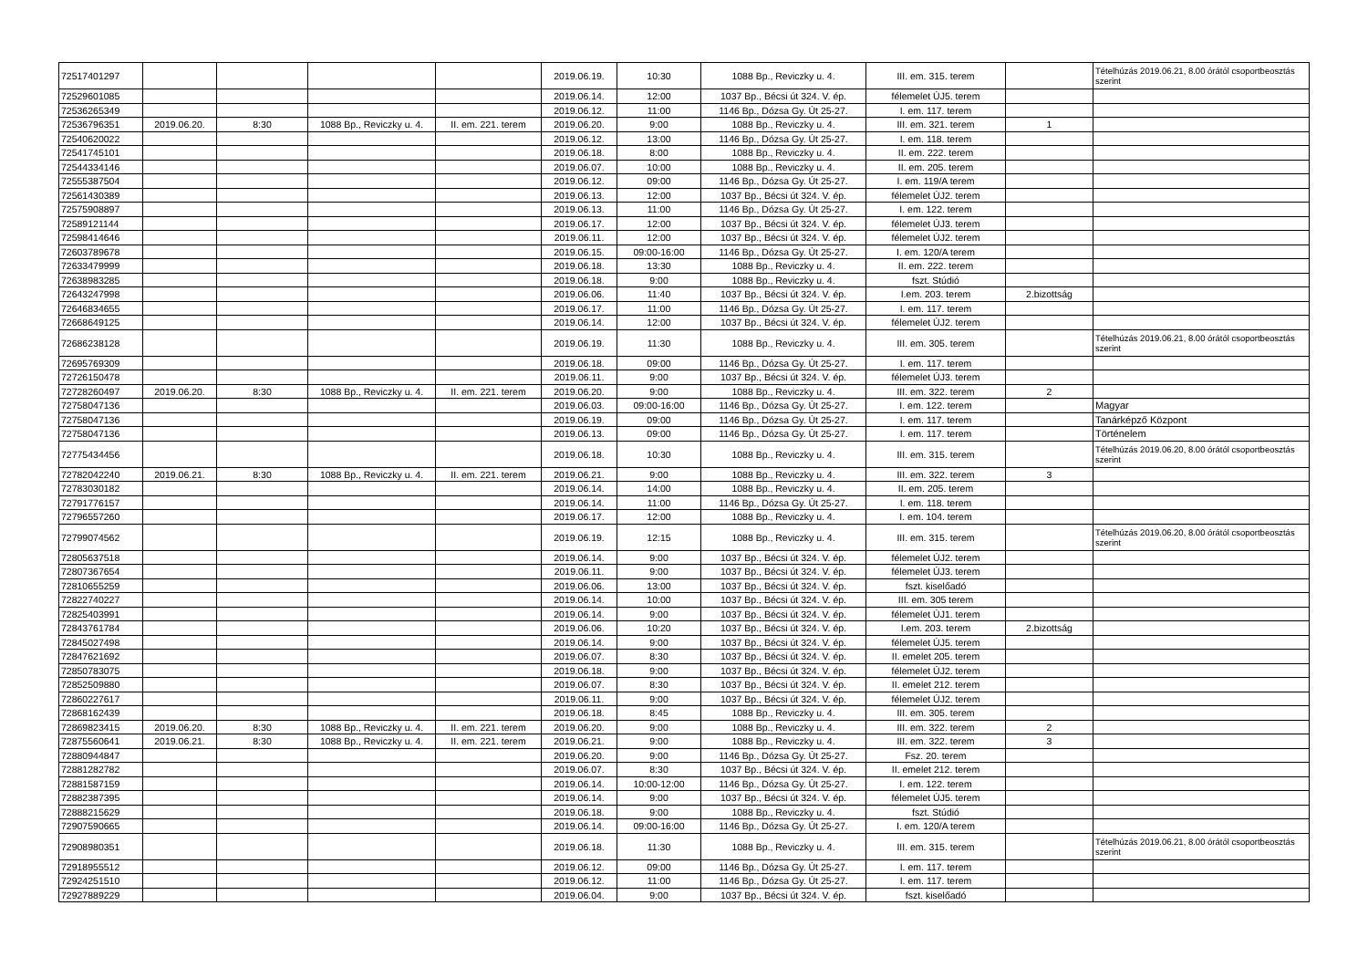| 72517401297 | | | | | 2019.06.19. | 10:30 | 1088 Bp., Reviczky u. 4. | III. em. 315. terem | | Tételhúzás 2019.06.21, 8.00 órától csoportbeosztás szerint |
| 72529601085 | | | | | 2019.06.14. | 12:00 | 1037 Bp., Bécsi út 324. V. ép. | félemelet ÚJ5. terem | | |
| 72536265349 | | | | | 2019.06.12. | 11:00 | 1146 Bp., Dózsa Gy. Út 25-27. | I. em. 117. terem | | |
| 72536796351 | 2019.06.20. | 8:30 | 1088 Bp., Reviczky u. 4. | II. em. 221. terem | 2019.06.20. | 9:00 | 1088 Bp., Reviczky u. 4. | III. em. 321. terem | 1 | |
| 72540620022 | | | | | 2019.06.12. | 13:00 | 1146 Bp., Dózsa Gy. Út 25-27. | I. em. 118. terem | | |
| 72541745101 | | | | | 2019.06.18. | 8:00 | 1088 Bp., Reviczky u. 4. | II. em. 222. terem | | |
| 72544334146 | | | | | 2019.06.07. | 10:00 | 1088 Bp., Reviczky u. 4. | II. em. 205. terem | | |
| 72555387504 | | | | | 2019.06.12. | 09:00 | 1146 Bp., Dózsa Gy. Út 25-27. | I. em. 119/A terem | | |
| 72561430389 | | | | | 2019.06.13. | 12:00 | 1037 Bp., Bécsi út 324. V. ép. | félemelet ÚJ2. terem | | |
| 72575908897 | | | | | 2019.06.13. | 11:00 | 1146 Bp., Dózsa Gy. Út 25-27. | I. em. 122. terem | | |
| 72589121144 | | | | | 2019.06.17. | 12:00 | 1037 Bp., Bécsi út 324. V. ép. | félemelet ÚJ3. terem | | |
| 72598414646 | | | | | 2019.06.11. | 12:00 | 1037 Bp., Bécsi út 324. V. ép. | félemelet ÚJ2. terem | | |
| 72603789678 | | | | | 2019.06.15. | 09:00-16:00 | 1146 Bp., Dózsa Gy. Út 25-27. | I. em. 120/A terem | | |
| 72633479999 | | | | | 2019.06.18. | 13:30 | 1088 Bp., Reviczky u. 4. | II. em. 222. terem | | |
| 72638983285 | | | | | 2019.06.18. | 9:00 | 1088 Bp., Reviczky u. 4. | fszt. Stúdió | | |
| 72643247998 | | | | | 2019.06.06. | 11:40 | 1037 Bp., Bécsi út 324. V. ép. | I.em. 203. terem | 2.bizottság | |
| 72646834655 | | | | | 2019.06.17. | 11:00 | 1146 Bp., Dózsa Gy. Út 25-27. | I. em. 117. terem | | |
| 72668649125 | | | | | 2019.06.14. | 12:00 | 1037 Bp., Bécsi út 324. V. ép. | félemelet ÚJ2. terem | | |
| 72686238128 | | | | | 2019.06.19. | 11:30 | 1088 Bp., Reviczky u. 4. | III. em. 305. terem | | Tételhúzás 2019.06.21, 8.00 órától csoportbeosztás szerint |
| 72695769309 | | | | | 2019.06.18. | 09:00 | 1146 Bp., Dózsa Gy. Út 25-27. | I. em. 117. terem | | |
| 72726150478 | | | | | 2019.06.11. | 9:00 | 1037 Bp., Bécsi út 324. V. ép. | félemelet ÚJ3. terem | | |
| 72728260497 | 2019.06.20. | 8:30 | 1088 Bp., Reviczky u. 4. | II. em. 221. terem | 2019.06.20. | 9:00 | 1088 Bp., Reviczky u. 4. | III. em. 322. terem | 2 | |
| 72758047136 | | | | | 2019.06.03. | 09:00-16:00 | 1146 Bp., Dózsa Gy. Út 25-27. | I. em. 122. terem | | Magyar |
| 72758047136 | | | | | 2019.06.19. | 09:00 | 1146 Bp., Dózsa Gy. Út 25-27. | I. em. 117. terem | | Tanárképző Központ |
| 72758047136 | | | | | 2019.06.13. | 09:00 | 1146 Bp., Dózsa Gy. Út 25-27. | I. em. 117. terem | | Történelem |
| 72775434456 | | | | | 2019.06.18. | 10:30 | 1088 Bp., Reviczky u. 4. | III. em. 315. terem | | Tételhúzás 2019.06.20, 8.00 órától csoportbeosztás szerint |
| 72782042240 | 2019.06.21. | 8:30 | 1088 Bp., Reviczky u. 4. | II. em. 221. terem | 2019.06.21. | 9:00 | 1088 Bp., Reviczky u. 4. | III. em. 322. terem | 3 | |
| 72783030182 | | | | | 2019.06.14. | 14:00 | 1088 Bp., Reviczky u. 4. | II. em. 205. terem | | |
| 72791776157 | | | | | 2019.06.14. | 11:00 | 1146 Bp., Dózsa Gy. Út 25-27. | I. em. 118. terem | | |
| 72796557260 | | | | | 2019.06.17. | 12:00 | 1088 Bp., Reviczky u. 4. | I. em. 104. terem | | |
| 72799074562 | | | | | 2019.06.19. | 12:15 | 1088 Bp., Reviczky u. 4. | III. em. 315. terem | | Tételhúzás 2019.06.20, 8.00 órától csoportbeosztás szerint |
| 72805637518 | | | | | 2019.06.14. | 9:00 | 1037 Bp., Bécsi út 324. V. ép. | félemelet ÚJ2. terem | | |
| 72807367654 | | | | | 2019.06.11. | 9:00 | 1037 Bp., Bécsi út 324. V. ép. | félemelet ÚJ3. terem | | |
| 72810655259 | | | | | 2019.06.06. | 13:00 | 1037 Bp., Bécsi út 324. V. ép. | fszt. kiselőadó | | |
| 72822740227 | | | | | 2019.06.14. | 10:00 | 1037 Bp., Bécsi út 324. V. ép. | III. em. 305 terem | | |
| 72825403991 | | | | | 2019.06.14. | 9:00 | 1037 Bp., Bécsi út 324. V. ép. | félemelet ÚJ1. terem | | |
| 72843761784 | | | | | 2019.06.06. | 10:20 | 1037 Bp., Bécsi út 324. V. ép. | I.em. 203. terem | 2.bizottság | |
| 72845027498 | | | | | 2019.06.14. | 9:00 | 1037 Bp., Bécsi út 324. V. ép. | félemelet ÚJ5. terem | | |
| 72847621692 | | | | | 2019.06.07. | 8:30 | 1037 Bp., Bécsi út 324. V. ép. | II. emelet 205. terem | | |
| 72850783075 | | | | | 2019.06.18. | 9:00 | 1037 Bp., Bécsi út 324. V. ép. | félemelet ÚJ2. terem | | |
| 72852509880 | | | | | 2019.06.07. | 8:30 | 1037 Bp., Bécsi út 324. V. ép. | II. emelet 212. terem | | |
| 72860227617 | | | | | 2019.06.11. | 9:00 | 1037 Bp., Bécsi út 324. V. ép. | félemelet ÚJ2. terem | | |
| 72868162439 | | | | | 2019.06.18. | 8:45 | 1088 Bp., Reviczky u. 4. | III. em. 305. terem | | |
| 72869823415 | 2019.06.20. | 8:30 | 1088 Bp., Reviczky u. 4. | II. em. 221. terem | 2019.06.20. | 9:00 | 1088 Bp., Reviczky u. 4. | III. em. 322. terem | 2 | |
| 72875560641 | 2019.06.21. | 8:30 | 1088 Bp., Reviczky u. 4. | II. em. 221. terem | 2019.06.21. | 9:00 | 1088 Bp., Reviczky u. 4. | III. em. 322. terem | 3 | |
| 72880944847 | | | | | 2019.06.20. | 9:00 | 1146 Bp., Dózsa Gy. Út 25-27. | Fsz. 20. terem | | |
| 72881282782 | | | | | 2019.06.07. | 8:30 | 1037 Bp., Bécsi út 324. V. ép. | II. emelet 212. terem | | |
| 72881587159 | | | | | 2019.06.14. | 10:00-12:00 | 1146 Bp., Dózsa Gy. Út 25-27. | I. em. 122. terem | | |
| 72882387395 | | | | | 2019.06.14. | 9:00 | 1037 Bp., Bécsi út 324. V. ép. | félemelet ÚJ5. terem | | |
| 72888215629 | | | | | 2019.06.18. | 9:00 | 1088 Bp., Reviczky u. 4. | fszt. Stúdió | | |
| 72907590665 | | | | | 2019.06.14. | 09:00-16:00 | 1146 Bp., Dózsa Gy. Út 25-27. | I. em. 120/A terem | | |
| 72908980351 | | | | | 2019.06.18. | 11:30 | 1088 Bp., Reviczky u. 4. | III. em. 315. terem | | Tételhúzás 2019.06.21, 8.00 órától csoportbeosztás szerint |
| 72918955512 | | | | | 2019.06.12. | 09:00 | 1146 Bp., Dózsa Gy. Út 25-27. | I. em. 117. terem | | |
| 72924251510 | | | | | 2019.06.12. | 11:00 | 1146 Bp., Dózsa Gy. Út 25-27. | I. em. 117. terem | | |
| 72927889229 | | | | | 2019.06.04. | 9:00 | 1037 Bp., Bécsi út 324. V. ép. | fszt. kiselőadó | | |